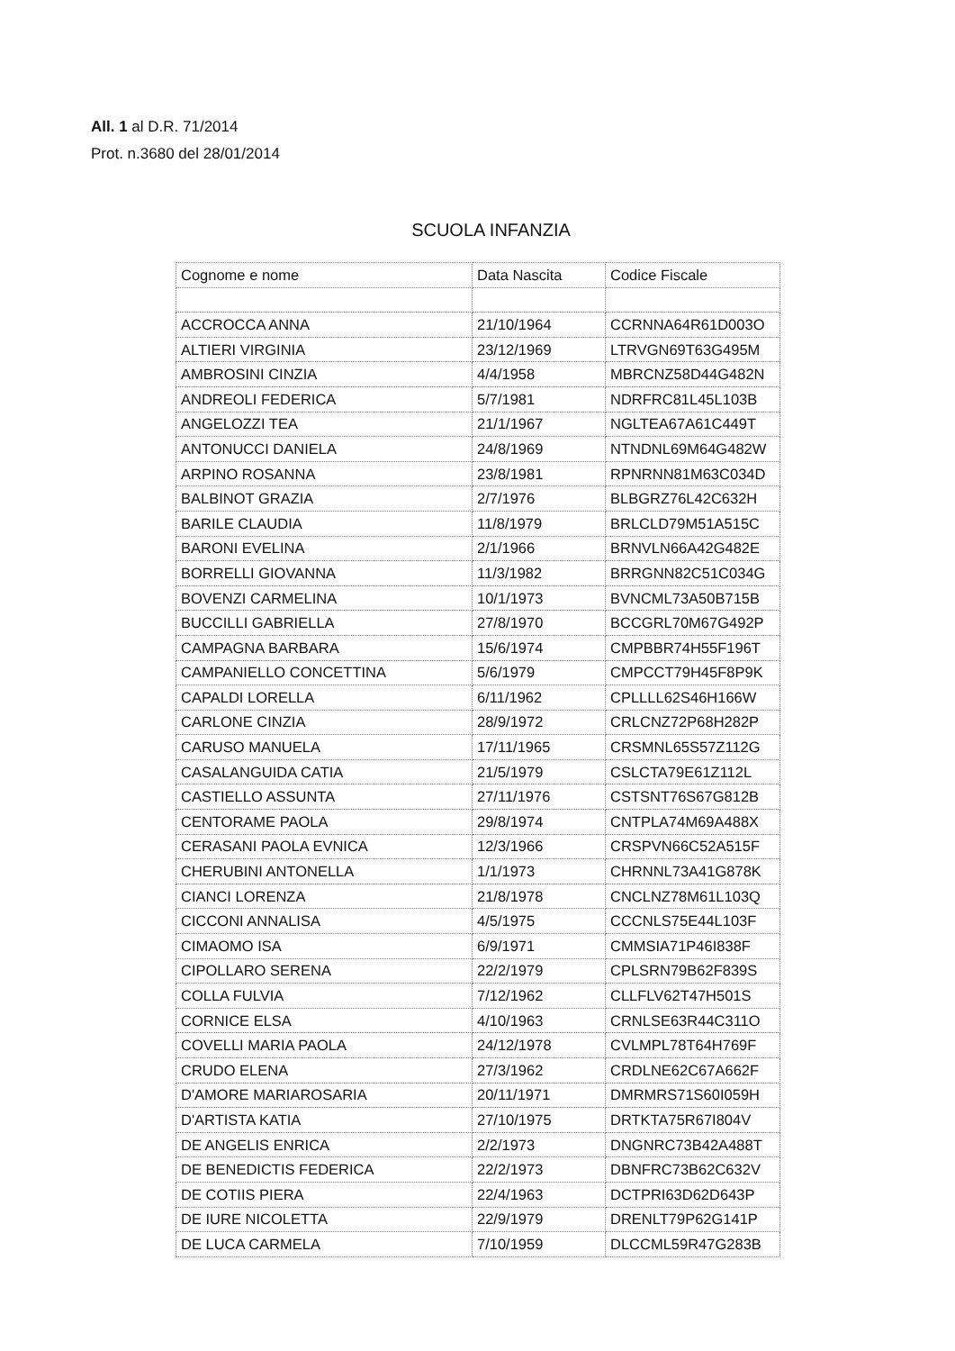All. 1 al D.R. 71/2014
Prot. n.3680 del 28/01/2014
SCUOLA INFANZIA
| Cognome e nome | Data Nascita | Codice Fiscale |
| ACCROCCA ANNA | 21/10/1964 | CCRNNA64R61D003O |
| ALTIERI VIRGINIA | 23/12/1969 | LTRVGN69T63G495M |
| AMBROSINI CINZIA | 4/4/1958 | MBRCNZ58D44G482N |
| ANDREOLI FEDERICA | 5/7/1981 | NDRFRC81L45L103B |
| ANGELOZZI TEA | 21/1/1967 | NGLTEA67A61C449T |
| ANTONUCCI DANIELA | 24/8/1969 | NTNDNL69M64G482W |
| ARPINO ROSANNA | 23/8/1981 | RPNRNN81M63C034D |
| BALBINOT GRAZIA | 2/7/1976 | BLBGRZ76L42C632H |
| BARILE CLAUDIA | 11/8/1979 | BRLCLD79M51A515C |
| BARONI EVELINA | 2/1/1966 | BRNVLN66A42G482E |
| BORRELLI GIOVANNA | 11/3/1982 | BRRGNN82C51C034G |
| BOVENZI CARMELINA | 10/1/1973 | BVNCML73A50B715B |
| BUCCILLI GABRIELLA | 27/8/1970 | BCCGRL70M67G492P |
| CAMPAGNA BARBARA | 15/6/1974 | CMPBBR74H55F196T |
| CAMPANIELLO CONCETTINA | 5/6/1979 | CMPCCT79H45F8P9K |
| CAPALDI LORELLA | 6/11/1962 | CPLLLL62S46H166W |
| CARLONE CINZIA | 28/9/1972 | CRLCNZ72P68H282P |
| CARUSO MANUELA | 17/11/1965 | CRSMNL65S57Z112G |
| CASALANGUIDA CATIA | 21/5/1979 | CSLCTA79E61Z112L |
| CASTIELLO ASSUNTA | 27/11/1976 | CSTSNT76S67G812B |
| CENTORAME PAOLA | 29/8/1974 | CNTPLA74M69A488X |
| CERASANI PAOLA EVNICA | 12/3/1966 | CRSPVN66C52A515F |
| CHERUBINI ANTONELLA | 1/1/1973 | CHRNNL73A41G878K |
| CIANCI LORENZA | 21/8/1978 | CNCLNZ78M61L103Q |
| CICCONI ANNALISA | 4/5/1975 | CCCNLS75E44L103F |
| CIMAOMO ISA | 6/9/1971 | CMMSIA71P46I838F |
| CIPOLLARO SERENA | 22/2/1979 | CPLSRN79B62F839S |
| COLLA FULVIA | 7/12/1962 | CLLFLV62T47H501S |
| CORNICE ELSA | 4/10/1963 | CRNLSE63R44C311O |
| COVELLI MARIA PAOLA | 24/12/1978 | CVLMPL78T64H769F |
| CRUDO ELENA | 27/3/1962 | CRDLNE62C67A662F |
| D'AMORE MARIAROSARIA | 20/11/1971 | DMRMRS71S60I059H |
| D'ARTISTA KATIA | 27/10/1975 | DRTKTA75R67I804V |
| DE ANGELIS ENRICA | 2/2/1973 | DNGNRC73B42A488T |
| DE BENEDICTIS FEDERICA | 22/2/1973 | DBNFRC73B62C632V |
| DE COTIIS PIERA | 22/4/1963 | DCTPRI63D62D643P |
| DE IURE NICOLETTA | 22/9/1979 | DRENLT79P62G141P |
| DE LUCA CARMELA | 7/10/1959 | DLCCML59R47G283B |